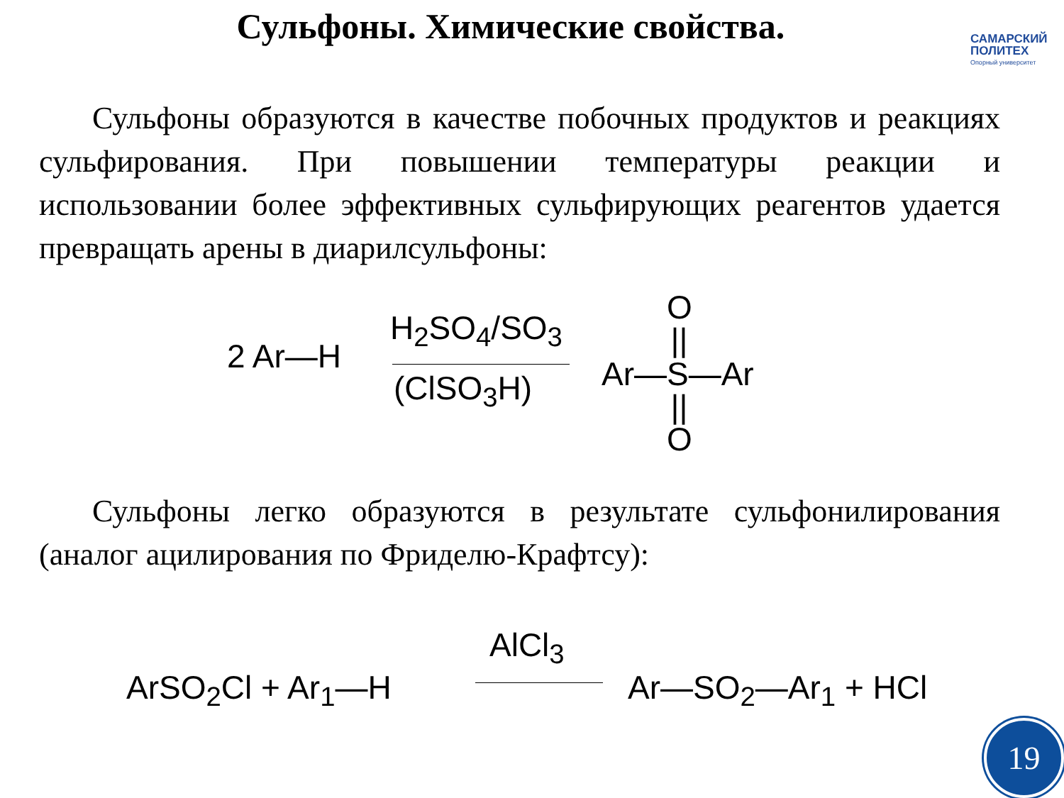Сульфоны. Химические свойства.
САМАРСКИЙ
ПОЛИТЕХ
Опорный университет
Сульфоны образуются в качестве побочных продуктов и реакциях сульфирования. При повышении температуры реакции и использовании более эффективных сульфирующих реагентов удается превращать арены в диарилсульфоны:
2 Ar—H
H<sub>2</sub>SO<sub>4</sub>/SO<sub>3</sub>
(ClSO<sub>3</sub>H)
O
||
Ar—S—Ar
||
O
Сульфоны легко образуются в результате сульфонилирования (аналог ацилирования по Фриделю-Крафтсу):
AlCl<sub>3</sub>
ArSO<sub>2</sub>Cl + Ar<sub>1</sub>—H Ar—SO<sub>2</sub>—Ar<sub>1</sub> + HCl
19